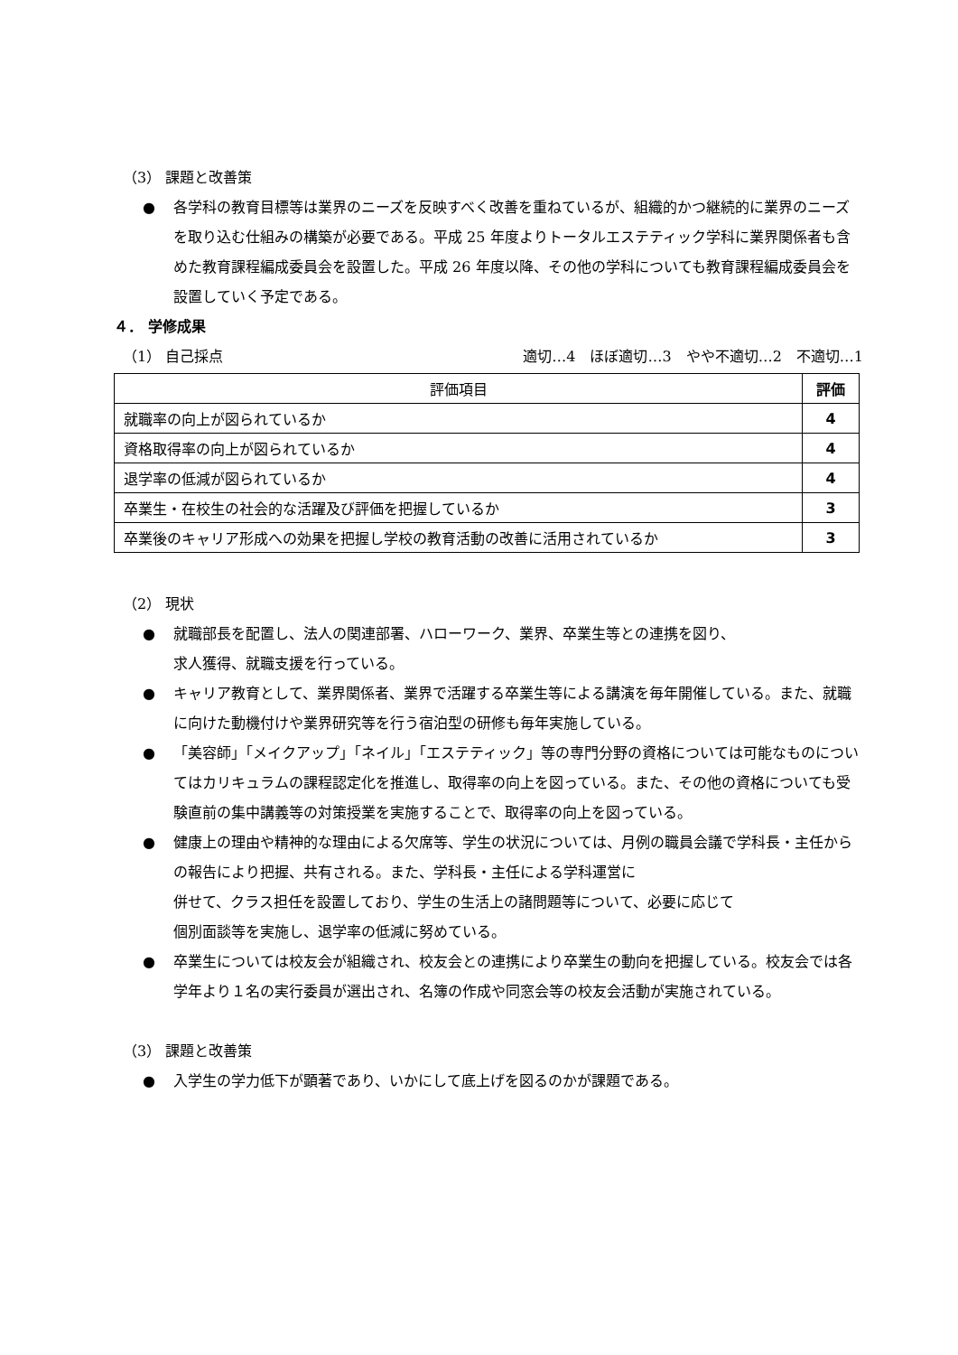（3） 課題と改善策
● 各学科の教育目標等は業界のニーズを反映すべく改善を重ねているが、組織的かつ継続的に業界のニーズを取り込む仕組みの構築が必要である。平成 25 年度よりトータルエステティック学科に業界関係者も含めた教育課程編成委員会を設置した。平成 26 年度以降、その他の学科についても教育課程編成委員会を設置していく予定である。
４． 学修成果
（1） 自己採点 適切…4　ほぼ適切…3　やや不適切…2　不適切…1
| 評価項目 | 評価 |
| --- | --- |
| 就職率の向上が図られているか | 4 |
| 資格取得率の向上が図られているか | 4 |
| 退学率の低減が図られているか | 4 |
| 卒業生・在校生の社会的な活躍及び評価を把握しているか | 3 |
| 卒業後のキャリア形成への効果を把握し学校の教育活動の改善に活用されているか | 3 |
（2） 現状
● 就職部長を配置し、法人の関連部署、ハローワーク、業界、卒業生等との連携を図り、
求人獲得、就職支援を行っている。
● キャリア教育として、業界関係者、業界で活躍する卒業生等による講演を毎年開催している。また、就職に向けた動機付けや業界研究等を行う宿泊型の研修も毎年実施している。
● 「美容師」「メイクアップ」「ネイル」「エステティック」等の専門分野の資格については可能なものについてはカリキュラムの課程認定化を推進し、取得率の向上を図っている。また、その他の資格についても受験直前の集中講義等の対策授業を実施することで、取得率の向上を図っている。
● 健康上の理由や精神的な理由による欠席等、学生の状況については、月例の職員会議で学科長・主任からの報告により把握、共有される。また、学科長・主任による学科運営に
併せて、クラス担任を設置しており、学生の生活上の諸問題等について、必要に応じて
個別面談等を実施し、退学率の低減に努めている。
● 卒業生については校友会が組織され、校友会との連携により卒業生の動向を把握している。校友会では各学年より１名の実行委員が選出され、名簿の作成や同窓会等の校友会活動が実施されている。
（3） 課題と改善策
● 入学生の学力低下が顕著であり、いかにして底上げを図るのかが課題である。